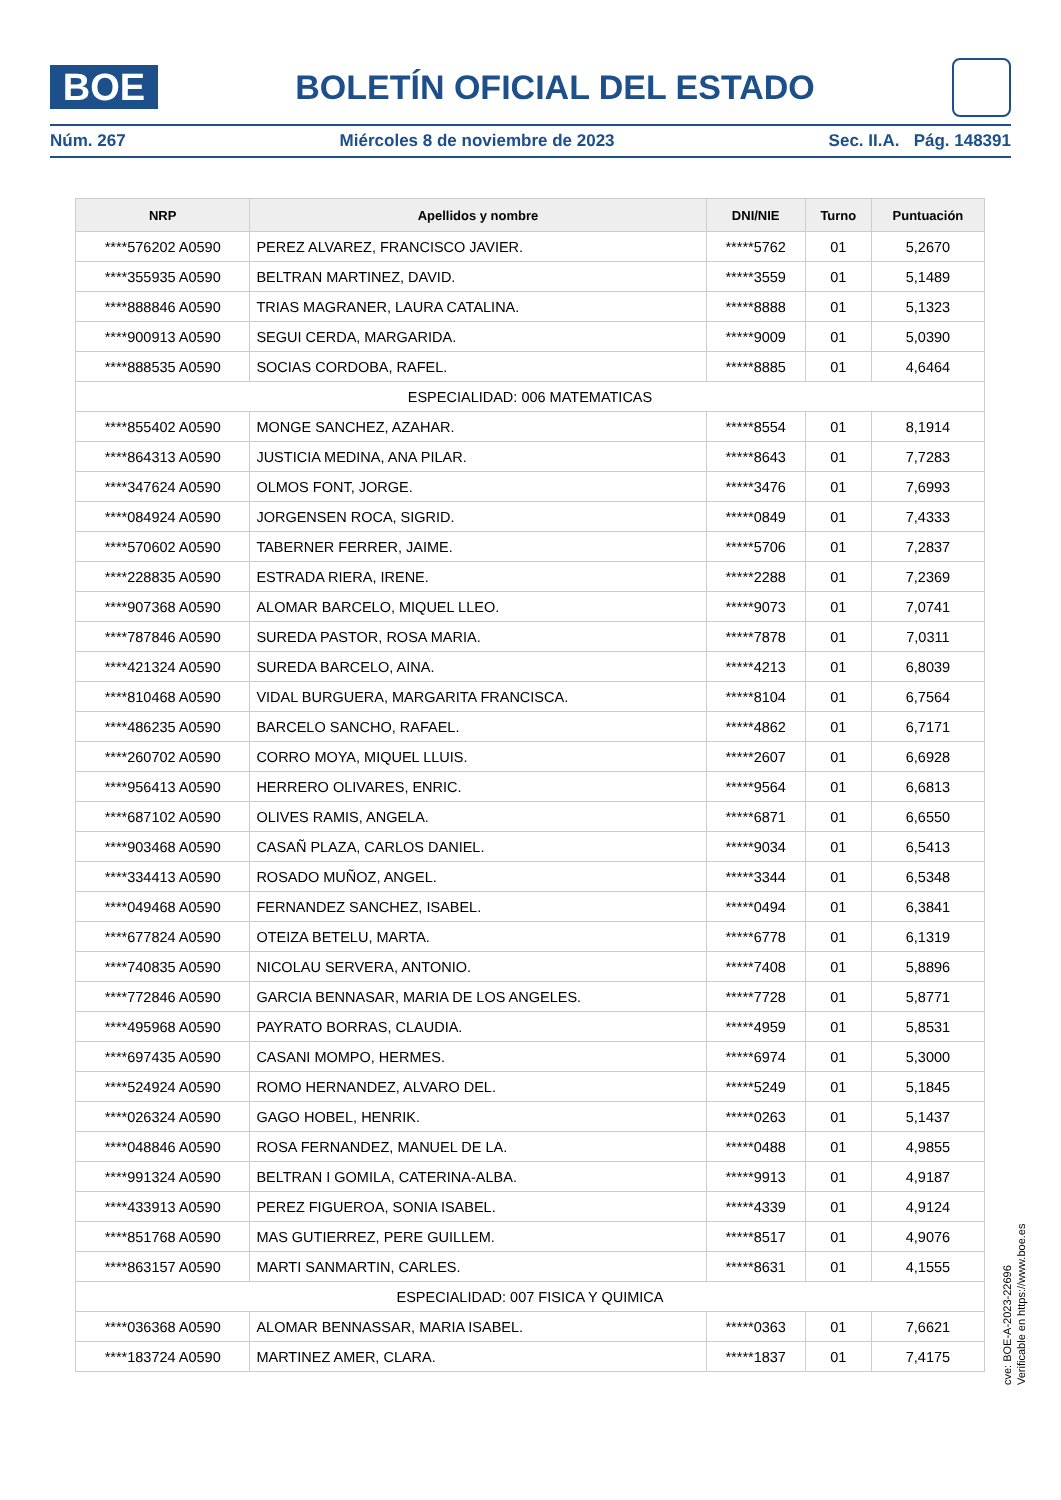BOE
BOLETÍN OFICIAL DEL ESTADO
Núm. 267 Miércoles 8 de noviembre de 2023 Sec. II.A. Pág. 148391
| NRP | Apellidos y nombre | DNI/NIE | Turno | Puntuación |
| --- | --- | --- | --- | --- |
| ****576202 A0590 | PEREZ ALVAREZ, FRANCISCO JAVIER. | *****5762 | 01 | 5,2670 |
| ****355935 A0590 | BELTRAN MARTINEZ, DAVID. | *****3559 | 01 | 5,1489 |
| ****888846 A0590 | TRIAS MAGRANER, LAURA CATALINA. | *****8888 | 01 | 5,1323 |
| ****900913 A0590 | SEGUI CERDA, MARGARIDA. | *****9009 | 01 | 5,0390 |
| ****888535 A0590 | SOCIAS CORDOBA, RAFEL. | *****8885 | 01 | 4,6464 |
| ESPECIALIDAD: 006 MATEMATICAS | | | | |
| ****855402 A0590 | MONGE SANCHEZ, AZAHAR. | *****8554 | 01 | 8,1914 |
| ****864313 A0590 | JUSTICIA MEDINA, ANA PILAR. | *****8643 | 01 | 7,7283 |
| ****347624 A0590 | OLMOS FONT, JORGE. | *****3476 | 01 | 7,6993 |
| ****084924 A0590 | JORGENSEN ROCA, SIGRID. | *****0849 | 01 | 7,4333 |
| ****570602 A0590 | TABERNER FERRER, JAIME. | *****5706 | 01 | 7,2837 |
| ****228835 A0590 | ESTRADA RIERA, IRENE. | *****2288 | 01 | 7,2369 |
| ****907368 A0590 | ALOMAR BARCELO, MIQUEL LLEO. | *****9073 | 01 | 7,0741 |
| ****787846 A0590 | SUREDA PASTOR, ROSA MARIA. | *****7878 | 01 | 7,0311 |
| ****421324 A0590 | SUREDA BARCELO, AINA. | *****4213 | 01 | 6,8039 |
| ****810468 A0590 | VIDAL BURGUERA, MARGARITA FRANCISCA. | *****8104 | 01 | 6,7564 |
| ****486235 A0590 | BARCELO SANCHO, RAFAEL. | *****4862 | 01 | 6,7171 |
| ****260702 A0590 | CORRO MOYA, MIQUEL LLUIS. | *****2607 | 01 | 6,6928 |
| ****956413 A0590 | HERRERO OLIVARES, ENRIC. | *****9564 | 01 | 6,6813 |
| ****687102 A0590 | OLIVES RAMIS, ANGELA. | *****6871 | 01 | 6,6550 |
| ****903468 A0590 | CASAÑ PLAZA, CARLOS DANIEL. | *****9034 | 01 | 6,5413 |
| ****334413 A0590 | ROSADO MUÑOZ, ANGEL. | *****3344 | 01 | 6,5348 |
| ****049468 A0590 | FERNANDEZ SANCHEZ, ISABEL. | *****0494 | 01 | 6,3841 |
| ****677824 A0590 | OTEIZA BETELU, MARTA. | *****6778 | 01 | 6,1319 |
| ****740835 A0590 | NICOLAU SERVERA, ANTONIO. | *****7408 | 01 | 5,8896 |
| ****772846 A0590 | GARCIA BENNASAR, MARIA DE LOS ANGELES. | *****7728 | 01 | 5,8771 |
| ****495968 A0590 | PAYRATO BORRAS, CLAUDIA. | *****4959 | 01 | 5,8531 |
| ****697435 A0590 | CASANI MOMPO, HERMES. | *****6974 | 01 | 5,3000 |
| ****524924 A0590 | ROMO HERNANDEZ, ALVARO DEL. | *****5249 | 01 | 5,1845 |
| ****026324 A0590 | GAGO HOBEL, HENRIK. | *****0263 | 01 | 5,1437 |
| ****048846 A0590 | ROSA FERNANDEZ, MANUEL DE LA. | *****0488 | 01 | 4,9855 |
| ****991324 A0590 | BELTRAN I GOMILA, CATERINA-ALBA. | *****9913 | 01 | 4,9187 |
| ****433913 A0590 | PEREZ FIGUEROA, SONIA ISABEL. | *****4339 | 01 | 4,9124 |
| ****851768 A0590 | MAS GUTIERREZ, PERE GUILLEM. | *****8517 | 01 | 4,9076 |
| ****863157 A0590 | MARTI SANMARTIN, CARLES. | *****8631 | 01 | 4,1555 |
| ESPECIALIDAD: 007 FISICA Y QUIMICA | | | | |
| ****036368 A0590 | ALOMAR BENNASSAR, MARIA ISABEL. | *****0363 | 01 | 7,6621 |
| ****183724 A0590 | MARTINEZ AMER, CLARA. | *****1837 | 01 | 7,4175 |
cve: BOE-A-2023-22696
Verificable en https://www.boe.es